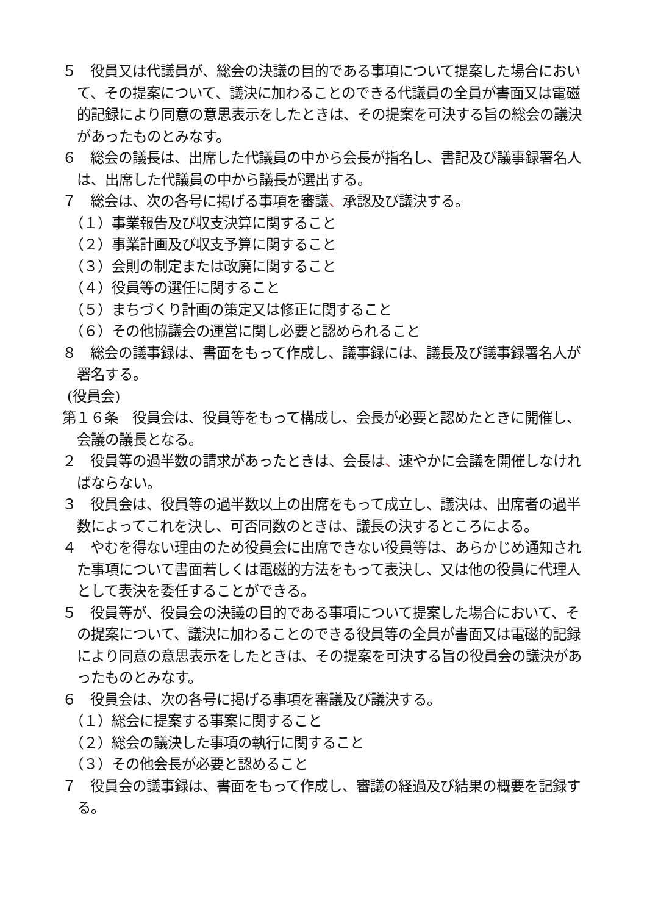５　役員又は代議員が、総会の決議の目的である事項について提案した場合において、その提案について、議決に加わることのできる代議員の全員が書面又は電磁的記録により同意の意思表示をしたときは、その提案を可決する旨の総会の議決があったものとみなす。
６　総会の議長は、出席した代議員の中から会長が指名し、書記及び議事録署名人は、出席した代議員の中から議長が選出する。
７　総会は、次の各号に掲げる事項を審議、承認及び議決する。
（１）事業報告及び収支決算に関すること
（２）事業計画及び収支予算に関すること
（３）会則の制定または改廃に関すること
（４）役員等の選任に関すること
（５）まちづくり計画の策定又は修正に関すること
（６）その他協議会の運営に関し必要と認められること
８　総会の議事録は、書面をもって作成し、議事録には、議長及び議事録署名人が署名する。
(役員会)
第１６条　役員会は、役員等をもって構成し、会長が必要と認めたときに開催し、会議の議長となる。
２　役員等の過半数の請求があったときは、会長は、速やかに会議を開催しなければならない。
３　役員会は、役員等の過半数以上の出席をもって成立し、議決は、出席者の過半数によってこれを決し、可否同数のときは、議長の決するところによる。
４　やむを得ない理由のため役員会に出席できない役員等は、あらかじめ通知された事項について書面若しくは電磁的方法をもって表決し、又は他の役員に代理人として表決を委任することができる。
５　役員等が、役員会の決議の目的である事項について提案した場合において、その提案について、議決に加わることのできる役員等の全員が書面又は電磁的記録により同意の意思表示をしたときは、その提案を可決する旨の役員会の議決があったものとみなす。
６　役員会は、次の各号に掲げる事項を審議及び議決する。
（１）総会に提案する事案に関すること
（２）総会の議決した事項の執行に関すること
（３）その他会長が必要と認めること
７　役員会の議事録は、書面をもって作成し、審議の経過及び結果の概要を記録する。